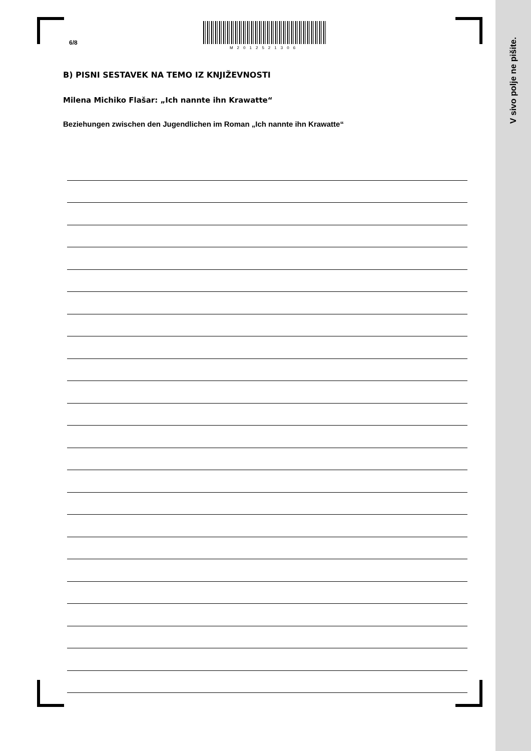V sivo polje ne pišite.
6/8
M2012521306
B) PISNI SESTAVEK NA TEMO IZ KNJIŽEVNOSTI
Milena Michiko Flašar: „Ich nannte ihn Krawatte“
Beziehungen zwischen den Jugendlichen im Roman „Ich nannte ihn Krawatte“